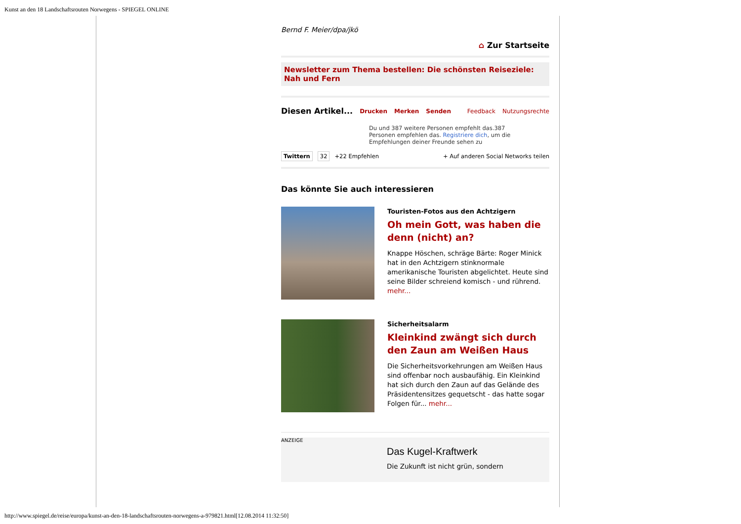Kunst an den 18 Landschaftsrouten Norwegens - SPIEGEL ONLINE
Bernd F. Meier/dpa/jkö
⌂ Zur Startseite
Newsletter zum Thema bestellen: Die schönsten Reiseziele: Nah und Fern
Diesen Artikel... Drucken Merken Senden Feedback Nutzungsrechte
Du und 387 weitere Personen empfehlt das.387 Personen empfehlen das. Registriere dich, um die Empfehlungen deiner Freunde sehen zu
Twittern 32 +22 Empfehlen + Auf anderen Social Networks teilen
Das könnte Sie auch interessieren
Touristen-Fotos aus den Achtzigern
Oh mein Gott, was haben die denn (nicht) an?
Knappe Höschen, schräge Bärte: Roger Minick hat in den Achtzigern stinknormale amerikanische Touristen abgelichtet. Heute sind seine Bilder schreiend komisch - und rührend. mehr...
Sicherheitsalarm
Kleinkind zwängt sich durch den Zaun am Weißen Haus
Die Sicherheitsvorkehrungen am Weißen Haus sind offenbar noch ausbaufähig. Ein Kleinkind hat sich durch den Zaun auf das Gelände des Präsidentensitzes gequetscht - das hatte sogar Folgen für... mehr...
ANZEIGE
Das Kugel-Kraftwerk
Die Zukunft ist nicht grün, sondern
http://www.spiegel.de/reise/europa/kunst-an-den-18-landschaftsrouten-norwegens-a-979821.html[12.08.2014 11:32:50]